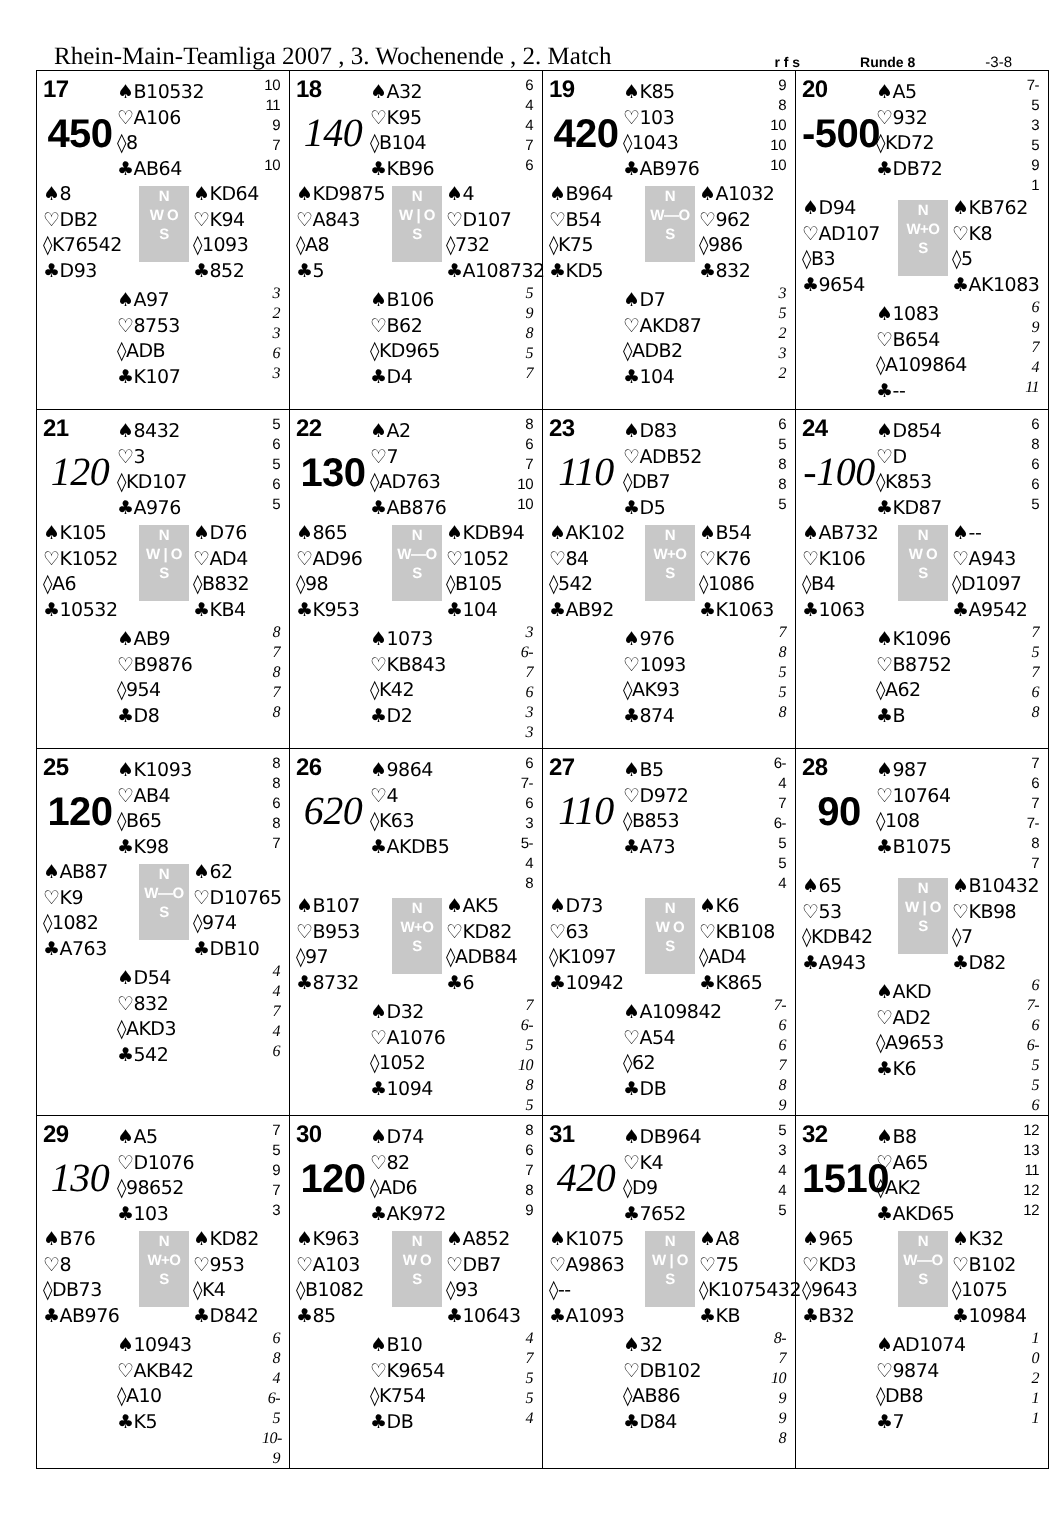Rhein-Main-Teamliga 2007 , 3. Wochenende , 2. Match r f s Runde 8 -3-8
| 17 450 ♠B10532 ♡A106 ◊8 ♣AB64 10 11 9 7 10 ♠8 ♡DB2 ◊K76542 ♣D93 N W O S ♠KD64 ♡K94 ◊1093 ♣852 ♠A97 ♡8753 ◊ADB ♣K107 3 2 3 6 3 | 18 140 ♠A32 ♡K95 ◊B104 ♣KB96 6 4 4 7 6 ♠KD9875 ♡A843 ◊A8 ♣5 N W / O S ♠4 ♡D107 ◊732 ♣A108732 ♠B106 ♡B62 ◊KD965 ♣D4 5 9 8 5 7 | 19 420 ♠K85 ♡103 ◊1043 ♣AB976 9 8 10 10 10 ♠B964 ♡B54 ◊K75 ♣KD5 N W—O S ♠A1032 ♡962 ◊986 ♣832 ♠D7 ♡AKD87 ◊ADB2 ♣104 3 5 2 3 2 | 20 -500 ♠A5 ♡932 ◊KD72 ♣DB72 7-5 3 5 9 1 ♠D94 ♡AD107 ◊B3 ♣9654 N W+O S ♠KB762 ♡K8 ◊5 ♣AK1083 ♠1083 ♡B654 ◊A109864 ♣-- 6 9 7 4 11 |
| 21 120 ♠8432 ♡3 ◊KD107 ♣A976 5 6 5 6 5 ♠K105 ♡K1052 ◊A6 ♣10532 N W / O S ♠D76 ♡AD4 ◊B832 ♣KB4 ♠AB9 ♡B9876 ◊954 ♣D8 8 7 8 7 8 | 22 130 ♠A2 ♡7 ◊AD763 ♣AB876 8 6 7 10 10 ♠865 ♡AD96 ◊98 ♣K953 N W—O S ♠KDB94 ♡1052 ◊B105 ♣104 ♠1073 ♡KB843 ◊K42 ♣D2 3 6-7 6 3 3 | 23 110 ♠D83 ♡ADB52 ◊DB7 ♣D5 6 5 8 8 5 ♠AK102 ♡84 ◊542 ♣AB92 N W+O S ♠B54 ♡K76 ◊1086 ♣K1063 ♠976 ♡1093 ◊AK93 ♣874 7 8 5 5 8 | 24 -100 ♠D854 ♡D ◊K853 ♣KD87 6 8 6 6 5 ♠AB732 ♡K106 ◊B4 ♣1063 N W O S ♠-- ♡A943 ◊D1097 ♣A9542 ♠K1096 ♡B8752 ◊A62 ♣B 7 5 7 6 8 |
| 25 120 ♠K1093 ♡AB4 ◊B65 ♣K98 8 8 6 8 7 ♠AB87 ♡K9 ◊1082 ♣A763 N W—O S ♠62 ♡D10765 ◊974 ♣DB10 ♠D54 ♡832 ◊AKD3 ♣542 4 4 7 4 6 | 26 620 ♠9864 ♡4 ◊K63 ♣AKDB5 6 7-6 3 5-4 8 ♠B107 ♡B953 ◊97 ♣8732 N W+O S ♠AK5 ♡KD82 ◊ADB84 ♣6 ♠D32 ♡A1076 ◊1052 ♣1094 7 6-5 10 8 5 | 27 110 ♠B5 ♡D972 ◊B853 ♣A73 6-4 7 6-5 5 4 ♠D73 ♡63 ◊K1097 ♣10942 N W O S ♠K6 ♡KB108 ◊AD4 ♣K865 ♠A109842 ♡A54 ◊62 ♣DB 7-6 6 7 8 9 | 28 90 ♠987 ♡10764 ◊108 ♣B1075 7 6 7 7-8 7 ♠65 ♡53 ◊KDB42 ♣A943 N W / O S ♠B10432 ♡KB98 ◊7 ♣D82 ♠AKD ♡AD2 ◊A9653 ♣K6 6 7-6 6-5 5 6 |
| 29 130 ♠A5 ♡D1076 ◊98652 ♣103 7 5 9 7 3 ♠B76 ♡8 ◊DB73 ♣AB976 N W+O S ♠KD82 ♡953 ◊K4 ♣D842 ♠10943 ♡AKB42 ◊A10 ♣K5 6 8 4 6-5 10-9 | 30 120 ♠D74 ♡82 ◊AD6 ♣AK972 8 6 7 8 9 ♠K963 ♡A103 ◊B1082 ♣85 N W O S ♠A852 ♡DB7 ◊93 ♣10643 ♠B10 ♡K9654 ◊K754 ♣DB 4 7 5 5 4 | 31 420 ♠DB964 ♡K4 ◊D9 ♣7652 5 3 4 4 5 ♠K1075 ♡A9863 ◊-- ♣A1093 N W / O S ♠A8 ♡75 ◊K1075432 ♣KB ♠32 ♡DB102 ◊AB86 ♣D84 8-7 10 9 9 8 | 32 1510 ♠B8 ♡A65 ◊AK2 ♣AKD65 12 13 11 12 12 ♠965 ♡KD3 ◊9643 ♣B32 N W—O S ♠K32 ♡B102 ◊1075 ♣10984 ♠AD1074 ♡9874 ◊DB8 ♣7 1 0 2 1 1 |